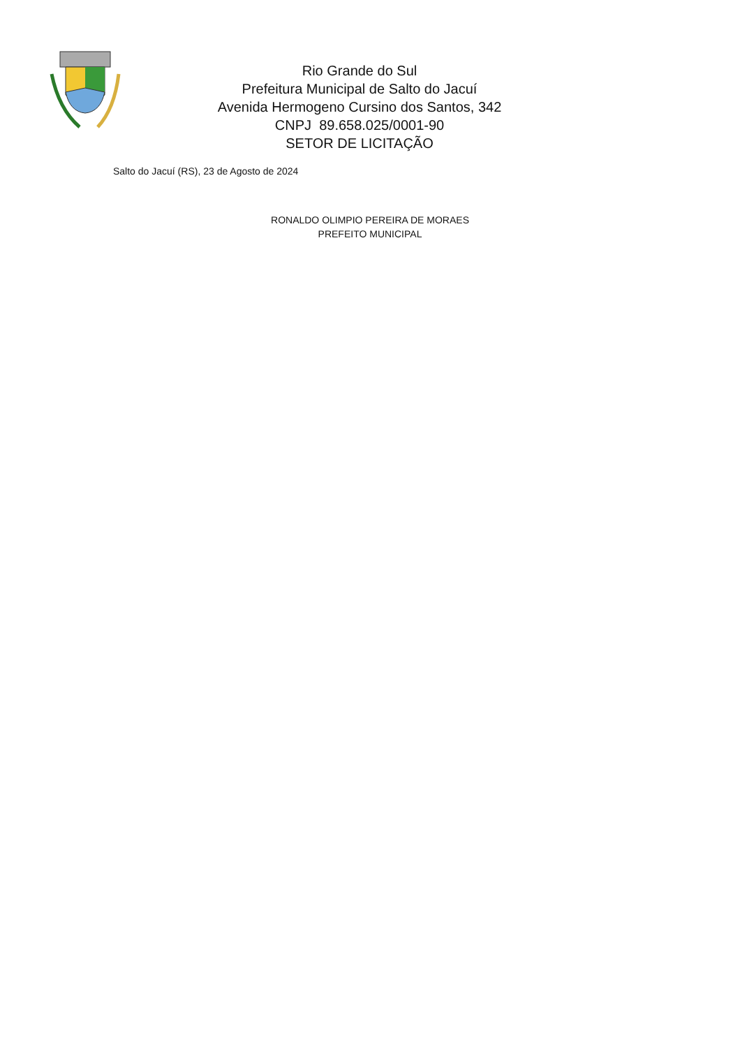Rio Grande do Sul
Prefeitura Municipal de Salto do Jacuí
Avenida Hermogeno Cursino dos Santos, 342
CNPJ 89.658.025/0001-90
SETOR DE LICITAÇÃO
Salto do Jacuí (RS), 23 de Agosto de 2024
RONALDO OLIMPIO PEREIRA DE MORAES
PREFEITO MUNICIPAL